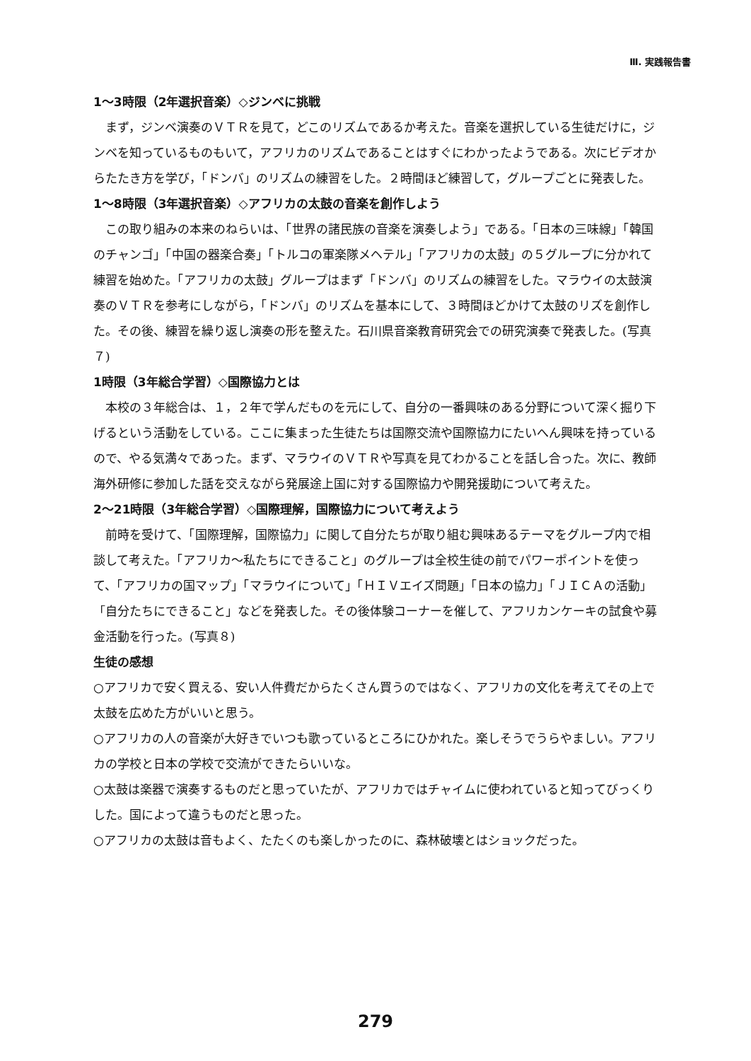Ⅲ. 実践報告書
1～3時限（2年選択音楽）◇ジンベに挑戦
まず，ジンベ演奏のＶＴＲを見て，どこのリズムであるか考えた。音楽を選択している生徒だけに，ジンベを知っているものもいて，アフリカのリズムであることはすぐにわかったようである。次にビデオからたたき方を学び，「ドンバ」のリズムの練習をした。２時間ほど練習して，グループごとに発表した。
1～8時限（3年選択音楽）◇アフリカの太鼓の音楽を創作しよう
この取り組みの本来のねらいは、「世界の諸民族の音楽を演奏しよう」である。「日本の三味線」「韓国のチャンゴ」「中国の器楽合奏」「トルコの軍楽隊メヘテル」「アフリカの太鼓」の５グループに分かれて練習を始めた。「アフリカの太鼓」グループはまず「ドンバ」のリズムの練習をした。マラウイの太鼓演奏のＶＴＲを参考にしながら，「ドンバ」のリズムを基本にして、３時間ほどかけて太鼓のリズを創作した。その後、練習を繰り返し演奏の形を整えた。石川県音楽教育研究会での研究演奏で発表した。(写真７)
1時限（3年総合学習）◇国際協力とは
本校の３年総合は、１，２年で学んだものを元にして、自分の一番興味のある分野について深く掘り下げるという活動をしている。ここに集まった生徒たちは国際交流や国際協力にたいへん興味を持っているので、やる気満々であった。まず、マラウイのＶＴＲや写真を見てわかることを話し合った。次に、教師海外研修に参加した話を交えながら発展途上国に対する国際協力や開発援助について考えた。
2～21時限（3年総合学習）◇国際理解，国際協力について考えよう
前時を受けて、「国際理解，国際協力」に関して自分たちが取り組む興味あるテーマをグループ内で相談して考えた。「アフリカ～私たちにできること」のグループは全校生徒の前でパワーポイントを使って、「アフリカの国マップ」「マラウイについて」「ＨＩＶエイズ問題」「日本の協力」「ＪＩＣＡの活動」「自分たちにできること」などを発表した。その後体験コーナーを催して、アフリカンケーキの試食や募金活動を行った。(写真８)
生徒の感想
○アフリカで安く買える、安い人件費だからたくさん買うのではなく、アフリカの文化を考えてその上で太鼓を広めた方がいいと思う。
○アフリカの人の音楽が大好きでいつも歌っているところにひかれた。楽しそうでうらやましい。アフリカの学校と日本の学校で交流ができたらいいな。
○太鼓は楽器で演奏するものだと思っていたが、アフリカではチャイムに使われていると知ってびっくりした。国によって違うものだと思った。
○アフリカの太鼓は音もよく、たたくのも楽しかったのに、森林破壊とはショックだった。
279